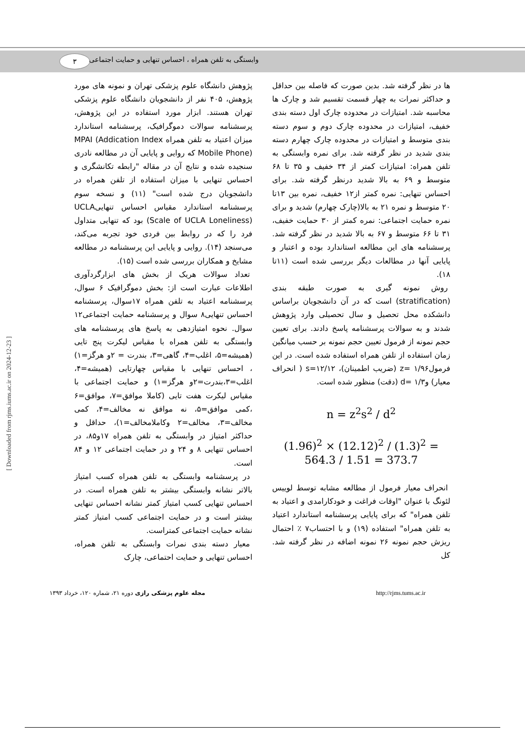۳
وابستگی به تلفن همراه ، احساس تنهایی و حمایت اجتماعی
پژوهش دانشگاه علوم پزشکی تهران و نمونه های مورد پژوهش، ۴۰۵ نفر از دانشجویان دانشگاه علوم پزشکی تهران هستند. ابزار مورد استفاده در این پژوهش، پرسشنامه سوالات دموگرافیک، پرسشنامه استاندارد میزان اعتیاد به تلفن همراه MPAI (Addication Index Mobile Phone) که روایی و پایایی آن در مطالعه نادری سنجیده شده و نتایج آن در مقاله "رابطه تکانشگری و احساس تنهایی با میزان استفاده از تلفن همراه در دانشجویان درج شده است" (۱۱) و نسخه سوم پرسشنامه استاندارد مقیاس احساس تنهاییUCLA (Scale of UCLA Loneliness) بود که تنهایی متداول فرد را که در روابط بین فردی خود تجربه می‌کند، می‌سنجد (۱۴). روایی و پایایی این پرسشنامه در مطالعه مشایخ و همکاران بررسی شده است (۱۵).
تعداد سوالات هریک از بخش های ابزارگردآوری اطلاعات عبارت است از: بخش دموگرافیک ۶ سوال، پرسشنامه اعتیاد به تلفن همراه ۱۷سوال، پرسشنامه احساس تنهایی۸ سوال و پرسشنامه حمایت اجتماعی۱۲ سوال. نحوه امتیازدهی به پاسخ های پرسشنامه های وابستگی به تلفن همراه با مقیاس لیکرت پنج تایی (همیشه=۵، اغلب=۴، گاهی=۳، بندرت = ۲و هرگز=۱) ، احساس تنهایی با مقیاس چهارتایی (همیشه=۴، اغلب=۳،بندرت=۲و هرگز=۱) و حمایت اجتماعی با مقیاس لیکرت هفت تایی (کاملا موافق=۷، موافق=۶ ،کمی موافق=۵، نه موافق نه مخالف=۴، کمی مخالف=۳، مخالف=۲ وکاملامخالف=۱)، حداقل و حداکثر امتیاز در وابستگی به تلفن همراه ۱۷و۸۵، در احساس تنهایی ۸ و ۲۴ و در حمایت اجتماعی ۱۲ و ۸۴ است.
در پرسشنامه وابستگی به تلفن همراه کسب امتیاز بالاتر نشانه وابستگی بیشتر به تلفن همراه است. در احساس تنهایی کسب امتیاز کمتر نشانه احساس تنهایی بیشتر است و در حمایت اجتماعی کسب امتیاز کمتر نشانه حمایت اجتماعی کمتراست.
معیار دسته بندی نمرات وابستگی به تلفن همراه، احساس تنهایی و حمایت احتماعی، چارک
ها در نظر گرفته شد. بدین صورت که فاصله بین حداقل و حداکثر نمرات به چهار قسمت تقسیم شد و چارک ها محاسبه شد. امتیازات در محدوده چارک اول دسته بندی خفیف، امتیازات در محدوده چارک دوم و سوم دسته بندی متوسط و امتیازات در محدوده چارک چهارم دسته بندی شدید در نظر گرفته شد. برای نمره وابستگی به تلفن همراه: امتیازات کمتر از ۳۴ خفیف و ۳۵ تا ۶۸ متوسط و ۶۹ به بالا شدید درنظر گرفته شد. برای احساس تنهایی: نمره کمتر از۱۲ خفیف، نمره بین ۱۳تا ۲۰ متوسط و نمره ۲۱ به بالا(چارک چهارم) شدید و برای نمره حمایت اجتماعی: نمره کمتر از ۳۰ حمایت خفیف، ۳۱ تا ۶۶ متوسط و ۶۷ به بالا شدید در نظر گرفته شد. پرسشنامه های این مطالعه استاندارد بوده و اعتبار و پایایی آنها در مطالعات دیگر بررسی شده است (۱۱تا ۱۸).
روش نمونه گیری به صورت طبقه بندی (stratification) است که در آن دانشجویان براساس دانشکده محل تحصیل و سال تحصیلی وارد پژوهش شدند و به سوالات پرسشنامه پاسخ دادند. برای تعیین حجم نمونه از فرمول تعیین حجم نمونه بر حسب میانگین زمان استفاده از تلفن همراه استفاده شده است. در این فرمول۱/۹۶ =z (ضریب اطمینان)، s=۱۲/۱۲ ( انحراف معیار) و۱/۳ =d (دقت) منظور شده است.
n = z<sup>2</sup>s<sup>2</sup> / d<sup>2</sup>
(1.96)<sup>2</sup> × (12.12)<sup>2</sup> / (1.3)<sup>2</sup> = 564.3 / 1.51 = 373.7
انحراف معیار فرمول از مطالعه مشابه توسط لوییس لئونگ با عنوان "اوقات فراغت و خودکارامدی و اعتیاد به تلفن همراه" که برای پایایی پرسشنامه استاندارد اعتیاد به تلفن همراه" استفاده (۱۹) و با احتساب۷ ٪ احتمال ریزش حجم نمونه ۲۶ نمونه اضافه در نظر گرفته شد. کل
[ Downloaded from rjms.iums.ac.ir on 2024-12-23 ]
مجله علوم پزشکی رازی دوره ۲۱، شماره ۱۲۰، خرداد ۱۳۹۳ http://rjms.tums.ac.ir